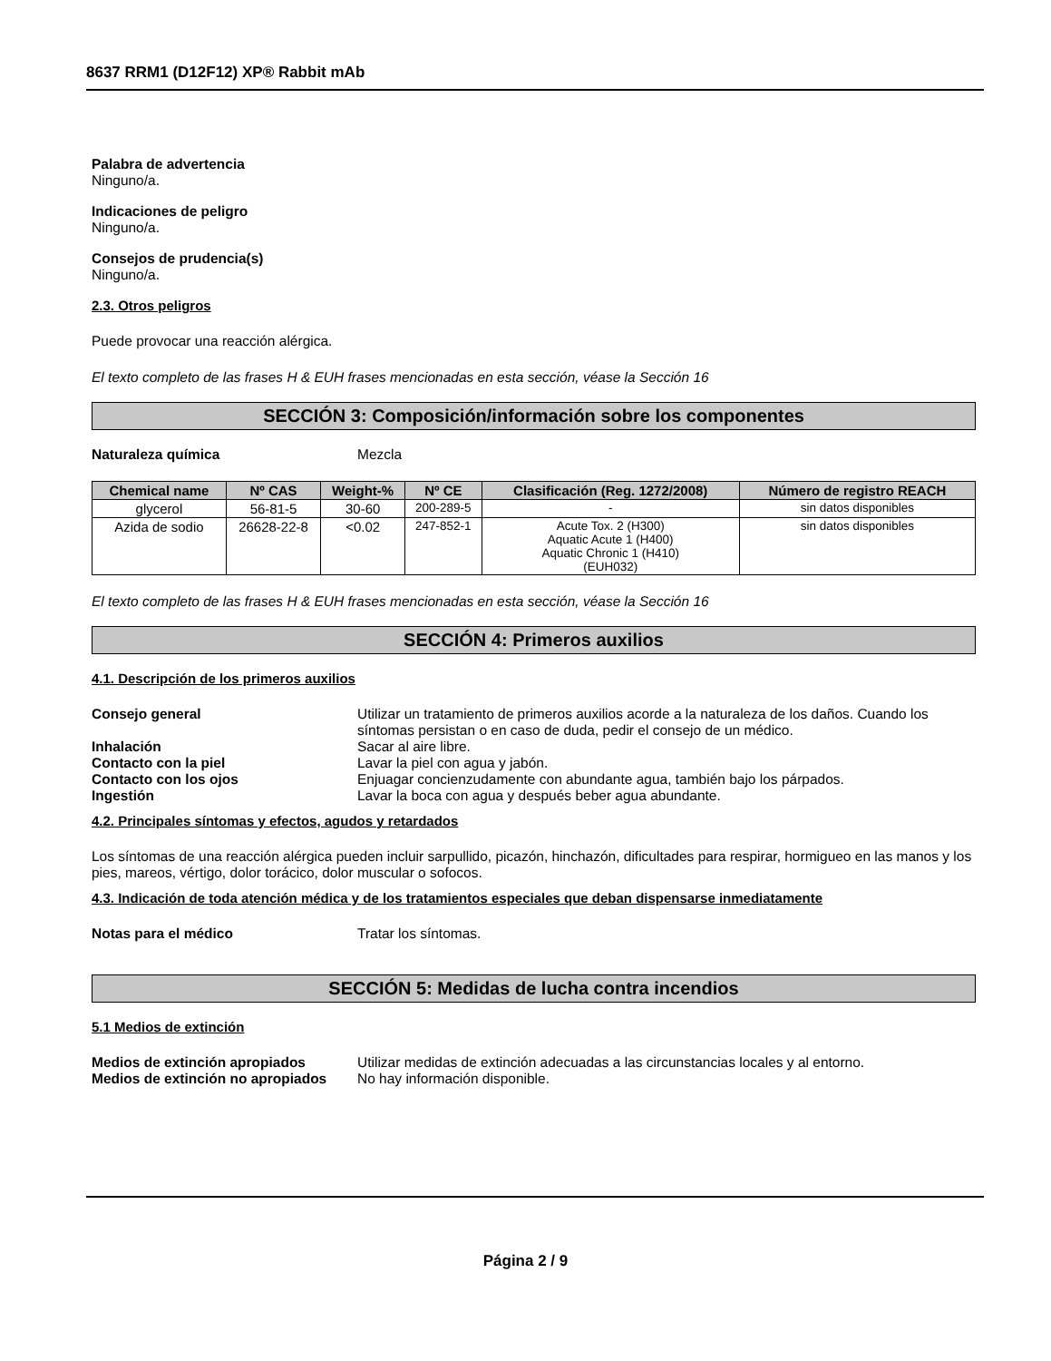8637 RRM1 (D12F12) XP® Rabbit mAb
Palabra de advertencia
Ninguno/a.
Indicaciones de peligro
Ninguno/a.
Consejos de prudencia(s)
Ninguno/a.
2.3. Otros peligros
Puede provocar una reacción alérgica.
El texto completo de las frases H & EUH frases mencionadas en esta sección, véase la Sección 16
SECCIÓN 3: Composición/información sobre los componentes
Naturaleza química Mezcla
| Chemical name | Nº CAS | Weight-% | Nº CE | Clasificación (Reg. 1272/2008) | Número de registro REACH |
| --- | --- | --- | --- | --- | --- |
| glycerol | 56-81-5 | 30-60 | 200-289-5 | - | sin datos disponibles |
| Azida de sodio | 26628-22-8 | <0.02 | 247-852-1 | Acute Tox. 2 (H300) Aquatic Acute 1 (H400) Aquatic Chronic 1 (H410) (EUH032) | sin datos disponibles |
El texto completo de las frases H & EUH frases mencionadas en esta sección, véase la Sección 16
SECCIÓN 4: Primeros auxilios
4.1. Descripción de los primeros auxilios
Consejo general Utilizar un tratamiento de primeros auxilios acorde a la naturaleza de los daños. Cuando los síntomas persistan o en caso de duda, pedir el consejo de un médico.
Inhalación Sacar al aire libre.
Contacto con la piel Lavar la piel con agua y jabón.
Contacto con los ojos Enjuagar concienzudamente con abundante agua, también bajo los párpados.
Ingestión Lavar la boca con agua y después beber agua abundante.
4.2. Principales síntomas y efectos, agudos y retardados
Los síntomas de una reacción alérgica pueden incluir sarpullido, picazón, hinchazón, dificultades para respirar, hormigueo en las manos y los pies, mareos, vértigo, dolor torácico, dolor muscular o sofocos.
4.3. Indicación de toda atención médica y de los tratamientos especiales que deban dispensarse inmediatamente
Notas para el médico Tratar los síntomas.
SECCIÓN 5: Medidas de lucha contra incendios
5.1 Medios de extinción
Medios de extinción apropiados Utilizar medidas de extinción adecuadas a las circunstancias locales y al entorno.
Medios de extinción no apropiados No hay información disponible.
Página 2 / 9